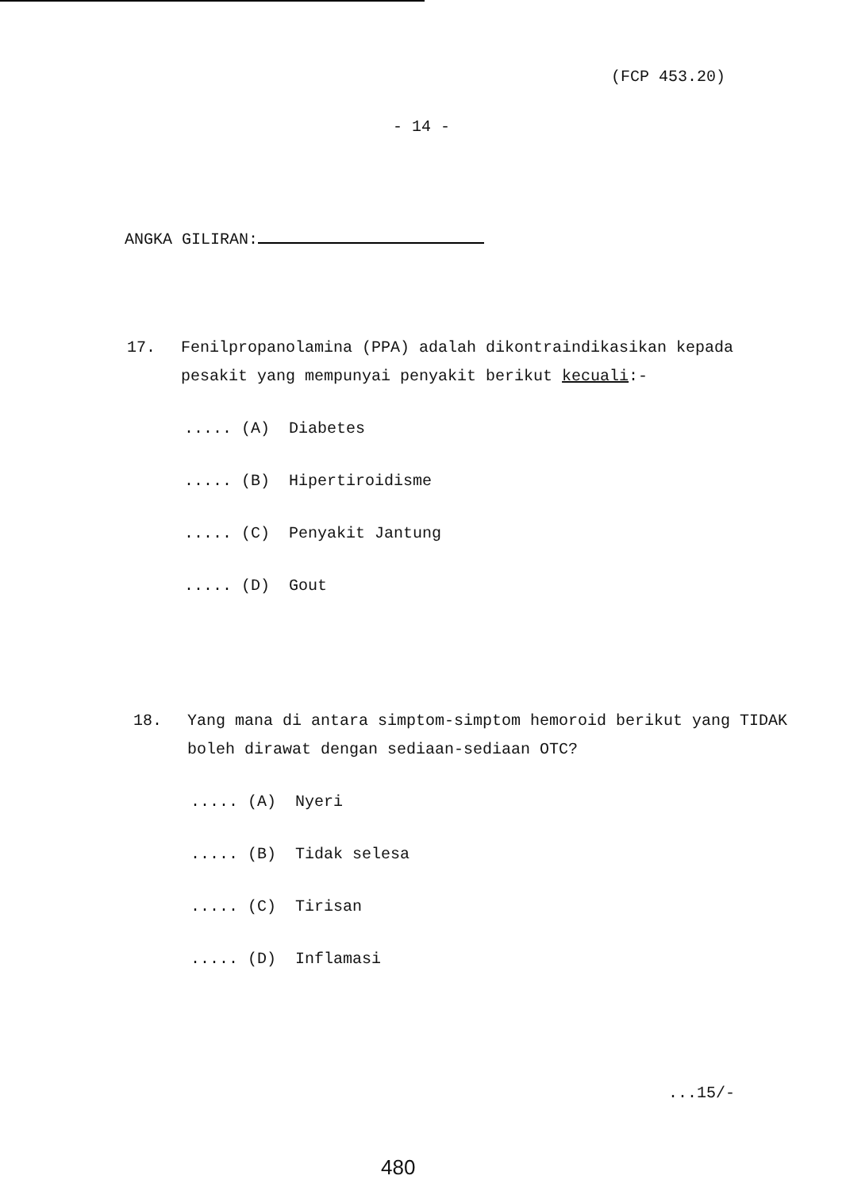(FCP 453.20)
- 14 -
ANGKA GILIRAN:
17. Fenilpropanolamina (PPA) adalah dikontraindikasikan kepada pesakit yang mempunyai penyakit berikut kecuali:-
..... (A) Diabetes
..... (B) Hipertiroidisme
..... (C) Penyakit Jantung
..... (D) Gout
18. Yang mana di antara simptom-simptom hemoroid berikut yang TIDAK boleh dirawat dengan sediaan-sediaan OTC?
..... (A) Nyeri
..... (B) Tidak selesa
..... (C) Tirisan
..... (D) Inflamasi
...15/-
480